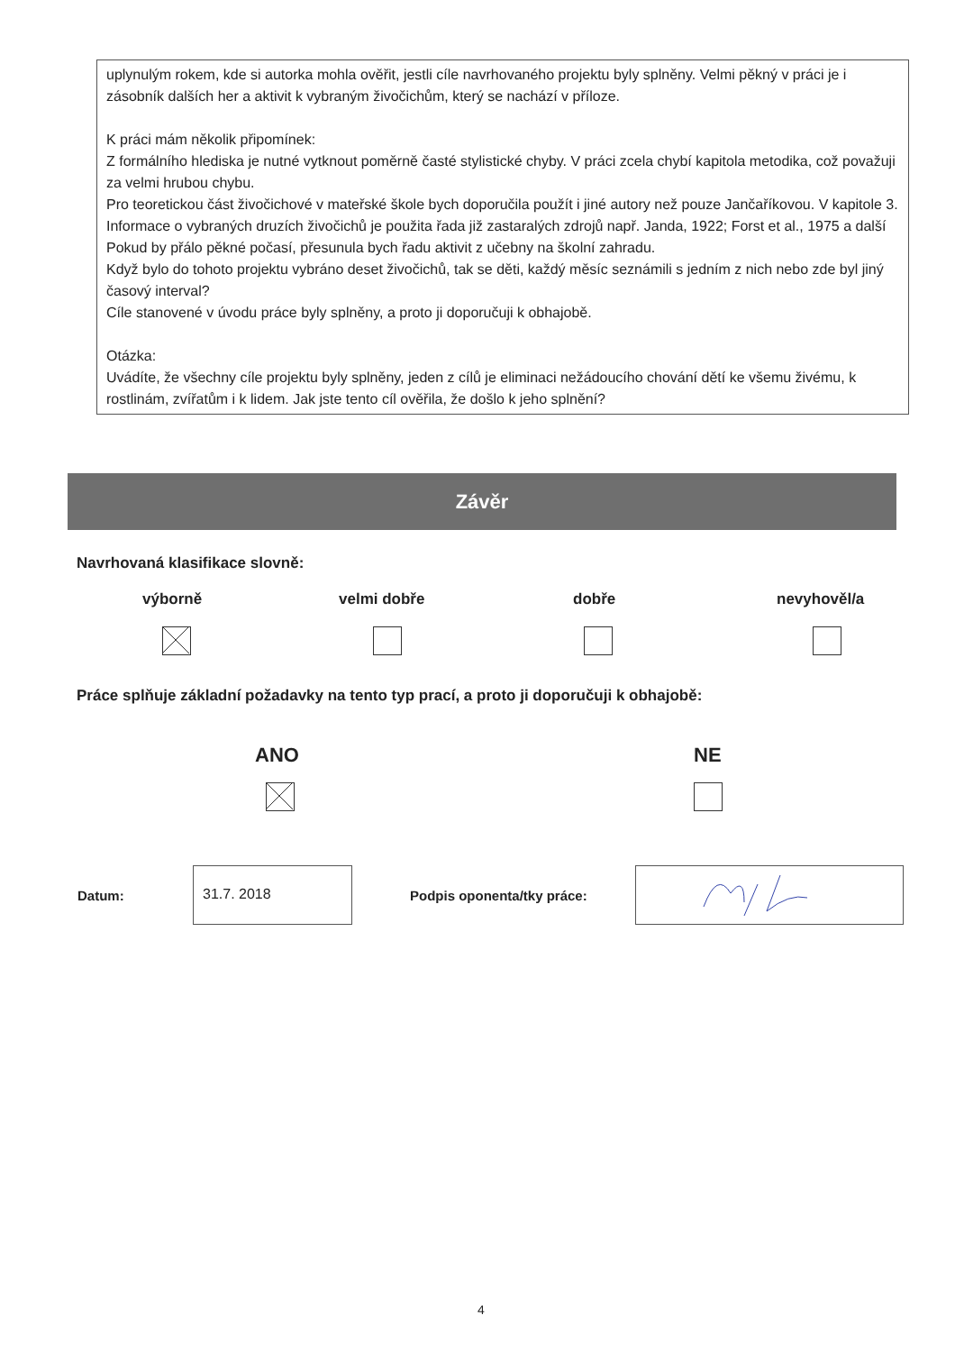uplynulým rokem, kde si autorka mohla ověřit, jestli cíle navrhovaného projektu byly splněny. Velmi pěkný v práci je i zásobník dalších her a aktivit k vybraným živočichům, který se nachází v příloze.
K práci mám několik připomínek:
Z formálního hlediska je nutné vytknout poměrně časté stylistické chyby. V práci zcela chybí kapitola metodika, což považuji za velmi hrubou chybu.
Pro teoretickou část živočichové v mateřské škole bych doporučila použít i jiné autory než pouze Jančaříkovou. V kapitole 3. Informace o vybraných druzích živočichů je použita řada již zastaralých zdrojů např. Janda, 1922; Forst et al., 1975 a další
Pokud by přálo pěkné počasí, přesunula bych řadu aktivit z učebny na školní zahradu.
Když bylo do tohoto projektu vybráno deset živočichů, tak se děti, každý měsíc seznámili s jedním z nich nebo zde byl jiný časový interval?
Cíle stanovené v úvodu práce byly splněny, a proto ji doporučuji k obhajobě.
Otázka:
Uvádíte, že všechny cíle projektu byly splněny, jeden z cílů je eliminaci nežádoucího chování dětí ke všemu živému, k rostlinám, zvířatům i k lidem. Jak jste tento cíl ověřila, že došlo k jeho splnění?
Závěr
Navrhovaná klasifikace slovně:
výborně velmi dobře dobře nevyhověl/a
Práce splňuje základní požadavky na tento typ prací, a proto ji doporučuji k obhajobě:
ANO NE
Datum:
31.7. 2018
Podpis oponenta/tky práce:
4